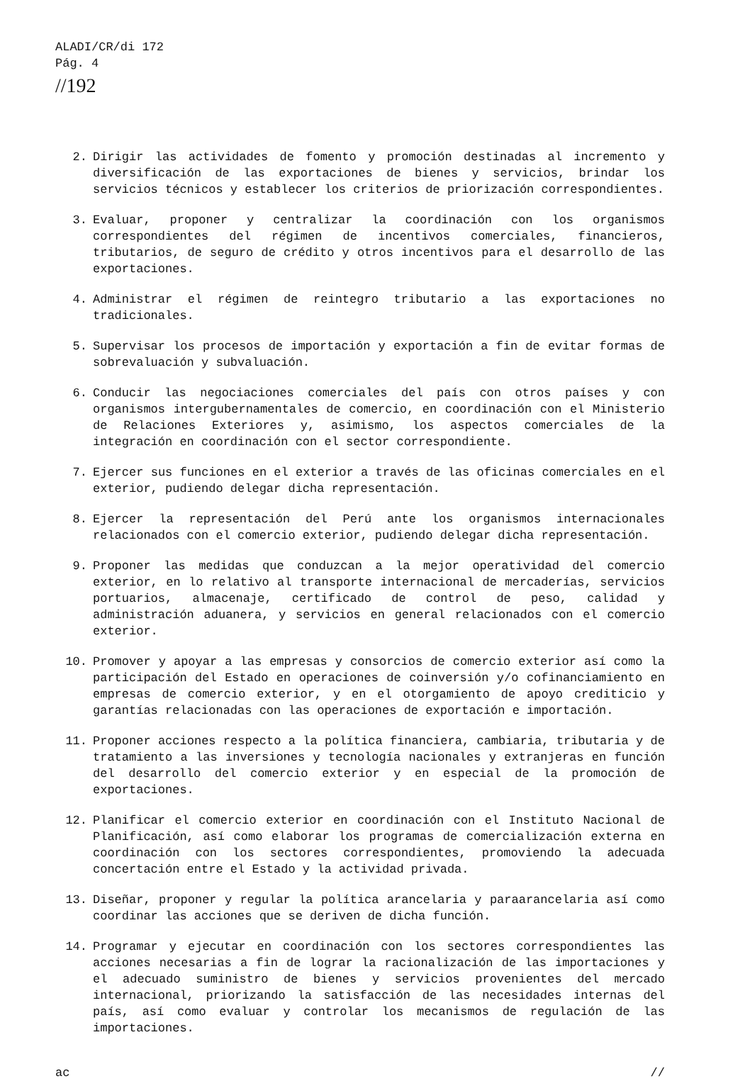ALADI/CR/di 172
Pág. 4
//192
2. Dirigir las actividades de fomento y promoción destinadas al incremento y diversificación de las exportaciones de bienes y servicios, brindar los servicios técnicos y establecer los criterios de priorización correspondientes.
3. Evaluar, proponer y centralizar la coordinación con los organismos correspondientes del régimen de incentivos comerciales, financieros, tributarios, de seguro de crédito y otros incentivos para el desarrollo de las exportaciones.
4. Administrar el régimen de reintegro tributario a las exportaciones no tradicionales.
5. Supervisar los procesos de importación y exportación a fin de evitar formas de sobrevaluación y subvaluación.
6. Conducir las negociaciones comerciales del país con otros países y con organismos intergubernamentales de comercio, en coordinación con el Ministerio de Relaciones Exteriores y, asimismo, los aspectos comerciales de la integración en coordinación con el sector correspondiente.
7. Ejercer sus funciones en el exterior a través de las oficinas comerciales en el exterior, pudiendo delegar dicha representación.
8. Ejercer la representación del Perú ante los organismos internacionales relacionados con el comercio exterior, pudiendo delegar dicha representación.
9. Proponer las medidas que conduzcan a la mejor operatividad del comercio exterior, en lo relativo al transporte internacional de mercaderías, servicios portuarios, almacenaje, certificado de control de peso, calidad y administración aduanera, y servicios en general relacionados con el comercio exterior.
10. Promover y apoyar a las empresas y consorcios de comercio exterior así como la participación del Estado en operaciones de coinversión y/o cofinanciamiento en empresas de comercio exterior, y en el otorgamiento de apoyo crediticio y garantías relacionadas con las operaciones de exportación e importación.
11. Proponer acciones respecto a la política financiera, cambiaria, tributaria y de tratamiento a las inversiones y tecnología nacionales y extranjeras en función del desarrollo del comercio exterior y en especial de la promoción de exportaciones.
12. Planificar el comercio exterior en coordinación con el Instituto Nacional de Planificación, así como elaborar los programas de comercialización externa en coordinación con los sectores correspondientes, promoviendo la adecuada concertación entre el Estado y la actividad privada.
13. Diseñar, proponer y regular la política arancelaria y paraarancelaria así como coordinar las acciones que se deriven de dicha función.
14. Programar y ejecutar en coordinación con los sectores correspondientes las acciones necesarias a fin de lograr la racionalización de las importaciones y el adecuado suministro de bienes y servicios provenientes del mercado internacional, priorizando la satisfacción de las necesidades internas del país, así como evaluar y controlar los mecanismos de regulación de las importaciones.
ac //